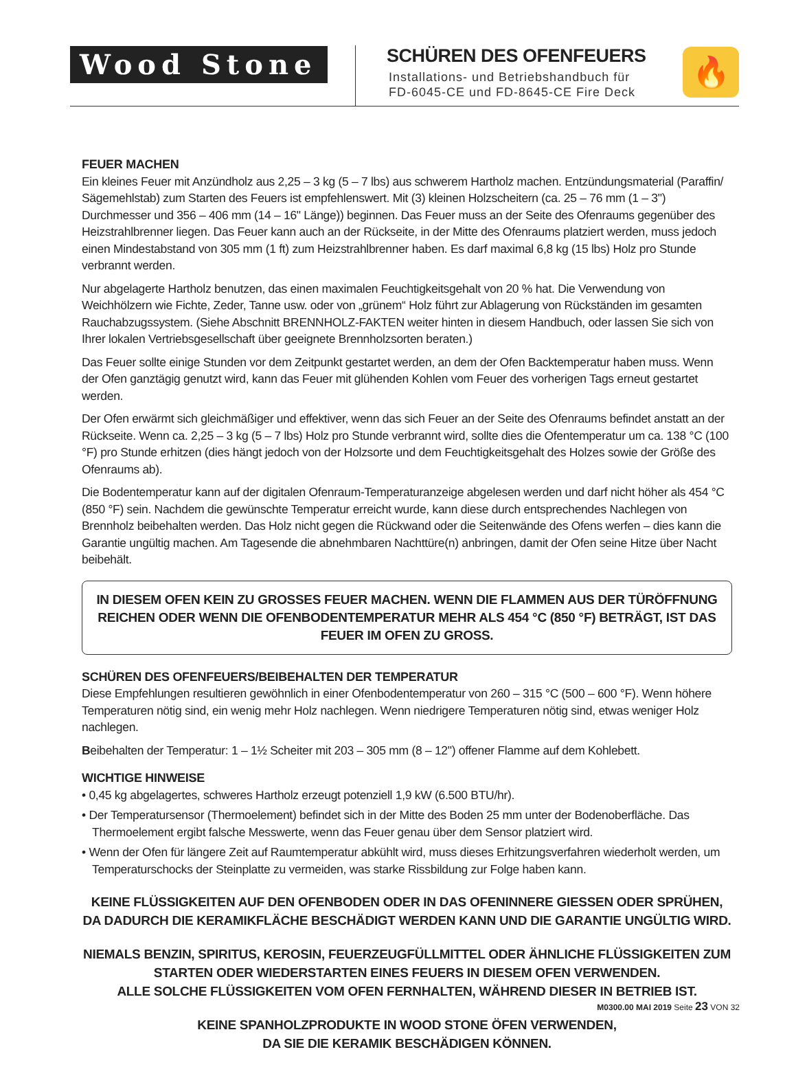Wood Stone
SCHÜREN DES OFENFEUERS
Installations- und Betriebshandbuch für
FD-6045-CE und FD-8645-CE Fire Deck
🔥
FEUER MACHEN
Ein kleines Feuer mit Anzündholz aus 2,25 – 3 kg (5 – 7 lbs) aus schwerem Hartholz machen. Entzündungsmaterial (Paraffin/ Sägemehlstab) zum Starten des Feuers ist empfehlenswert. Mit (3) kleinen Holzscheitern (ca. 25 – 76 mm (1 – 3") Durchmesser und 356 – 406 mm (14 – 16" Länge)) beginnen. Das Feuer muss an der Seite des Ofenraums gegenüber des Heizstrahlbrenner liegen. Das Feuer kann auch an der Rückseite, in der Mitte des Ofenraums platziert werden, muss jedoch einen Mindestabstand von 305 mm (1 ft) zum Heizstrahlbrenner haben. Es darf maximal 6,8 kg (15 lbs) Holz pro Stunde verbrannt werden.
Nur abgelagerte Hartholz benutzen, das einen maximalen Feuchtigkeitsgehalt von 20 % hat. Die Verwendung von Weichhölzern wie Fichte, Zeder, Tanne usw. oder von „grünem“ Holz führt zur Ablagerung von Rückständen im gesamten Rauchabzugssystem. (Siehe Abschnitt BRENNHOLZ-FAKTEN weiter hinten in diesem Handbuch, oder lassen Sie sich von Ihrer lokalen Vertriebsgesellschaft über geeignete Brennholzsorten beraten.)
Das Feuer sollte einige Stunden vor dem Zeitpunkt gestartet werden, an dem der Ofen Backtemperatur haben muss. Wenn der Ofen ganztägig genutzt wird, kann das Feuer mit glühenden Kohlen vom Feuer des vorherigen Tags erneut gestartet werden.
Der Ofen erwärmt sich gleichmäßiger und effektiver, wenn das sich Feuer an der Seite des Ofenraums befindet anstatt an der Rückseite. Wenn ca. 2,25 – 3 kg (5 – 7 lbs) Holz pro Stunde verbrannt wird, sollte dies die Ofentemperatur um ca. 138 °C (100 °F) pro Stunde erhitzen (dies hängt jedoch von der Holzsorte und dem Feuchtigkeitsgehalt des Holzes sowie der Größe des Ofenraums ab).
Die Bodentemperatur kann auf der digitalen Ofenraum-Temperaturanzeige abgelesen werden und darf nicht höher als 454 °C (850 °F) sein. Nachdem die gewünschte Temperatur erreicht wurde, kann diese durch entsprechendes Nachlegen von Brennholz beibehalten werden. Das Holz nicht gegen die Rückwand oder die Seitenwände des Ofens werfen – dies kann die Garantie ungültig machen. Am Tagesende die abnehmbaren Nachttüre(n) anbringen, damit der Ofen seine Hitze über Nacht beibehält.
IN DIESEM OFEN KEIN ZU GROSSES FEUER MACHEN. WENN DIE FLAMMEN AUS DER TÜRÖFFNUNG REICHEN ODER WENN DIE OFENBODENTEMPERATUR MEHR ALS 454 °C (850 °F) BETRÄGT, IST DAS FEUER IM OFEN ZU GROSS.
SCHÜREN DES OFENFEUERS/BEIBEHALTEN DER TEMPERATUR
Diese Empfehlungen resultieren gewöhnlich in einer Ofenbodentemperatur von 260 – 315 °C (500 – 600 °F). Wenn höhere Temperaturen nötig sind, ein wenig mehr Holz nachlegen. Wenn niedrigere Temperaturen nötig sind, etwas weniger Holz nachlegen.
Beibehalten der Temperatur: 1 – 1½ Scheiter mit 203 – 305 mm (8 – 12") offener Flamme auf dem Kohlebett.
WICHTIGE HINWEISE
• 0,45 kg abgelagertes, schweres Hartholz erzeugt potenziell 1,9 kW (6.500 BTU/hr).
• Der Temperatursensor (Thermoelement) befindet sich in der Mitte des Boden 25 mm unter der Bodenoberfläche. Das Thermoelement ergibt falsche Messwerte, wenn das Feuer genau über dem Sensor platziert wird.
• Wenn der Ofen für längere Zeit auf Raumtemperatur abkühlt wird, muss dieses Erhitzungsverfahren wiederholt werden, um Temperaturschocks der Steinplatte zu vermeiden, was starke Rissbildung zur Folge haben kann.
KEINE FLÜSSIGKEITEN AUF DEN OFENBODEN ODER IN DAS OFENINNERE GIESSEN ODER SPRÜHEN,
DA DADURCH DIE KERAMIKFLÄCHE BESCHÄDIGT WERDEN KANN UND DIE GARANTIE UNGÜLTIG WIRD.
NIEMALS BENZIN, SPIRITUS, KEROSIN, FEUERZEUGFÜLLMITTEL ODER ÄHNLICHE FLÜSSIGKEITEN ZUM STARTEN ODER WIEDERSTARTEN EINES FEUERS IN DIESEM OFEN VERWENDEN.
ALLE SOLCHE FLÜSSIGKEITEN VOM OFEN FERNHALTEN, WÄHREND DIESER IN BETRIEB IST.
KEINE SPANHOLZPRODUKTE IN WOOD STONE ÖFEN VERWENDEN,
DA SIE DIE KERAMIK BESCHÄDIGEN KÖNNEN.
M0300.00 MAI 2019 Seite 23 VON 32